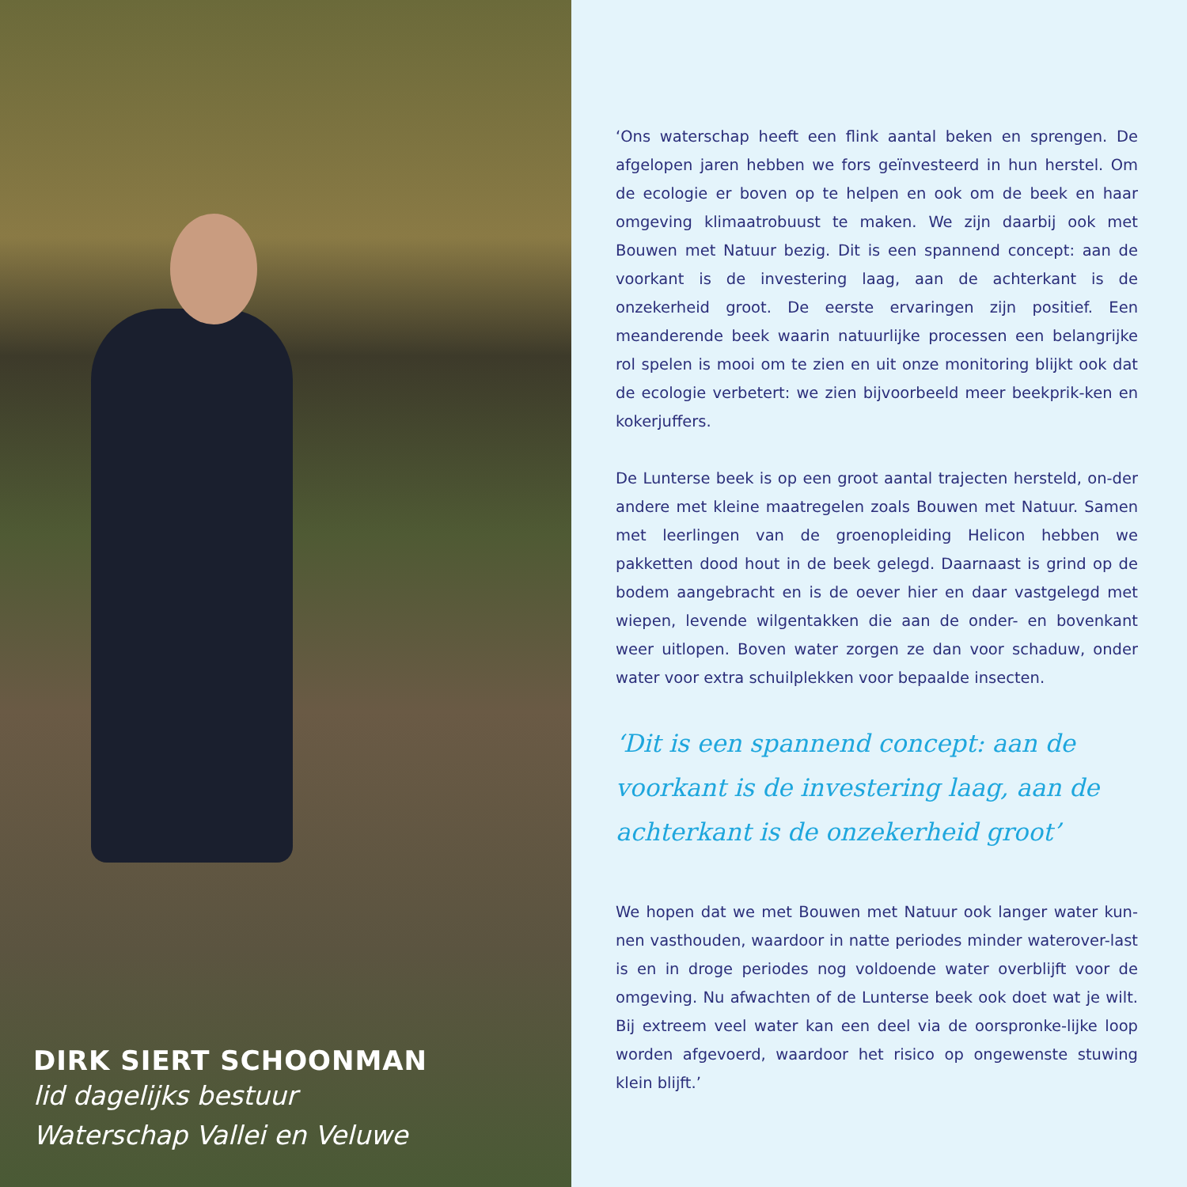DIRK SIERT SCHOONMAN
lid dagelijks bestuur
Waterschap Vallei en Veluwe
‘Ons waterschap heeft een flink aantal beken en sprengen. De afgelopen jaren hebben we fors geïnvesteerd in hun herstel. Om de ecologie er boven op te helpen en ook om de beek en haar omgeving klimaatrobuust te maken. We zijn daarbij ook met Bouwen met Natuur bezig. Dit is een spannend concept: aan de voorkant is de investering laag, aan de achterkant is de onzekerheid groot. De eerste ervaringen zijn positief. Een meanderende beek waarin natuurlijke processen een belangrijke rol spelen is mooi om te zien en uit onze monitoring blijkt ook dat de ecologie verbetert: we zien bijvoorbeeld meer beekprik-ken en kokerjuffers.
De Lunterse beek is op een groot aantal trajecten hersteld, on-der andere met kleine maatregelen zoals Bouwen met Natuur. Samen met leerlingen van de groenopleiding Helicon hebben we pakketten dood hout in de beek gelegd. Daarnaast is grind op de bodem aangebracht en is de oever hier en daar vastgelegd met wiepen, levende wilgentakken die aan de onder- en bovenkant weer uitlopen. Boven water zorgen ze dan voor schaduw, onder water voor extra schuilplekken voor bepaalde insecten.
‘Dit is een spannend concept: aan de voorkant is de investering laag, aan de achterkant is de onzekerheid groot’
We hopen dat we met Bouwen met Natuur ook langer water kun-nen vasthouden, waardoor in natte periodes minder waterover-last is en in droge periodes nog voldoende water overblijft voor de omgeving. Nu afwachten of de Lunterse beek ook doet wat je wilt. Bij extreem veel water kan een deel via de oorspronke-lijke loop worden afgevoerd, waardoor het risico op ongewenste stuwing klein blijft.’